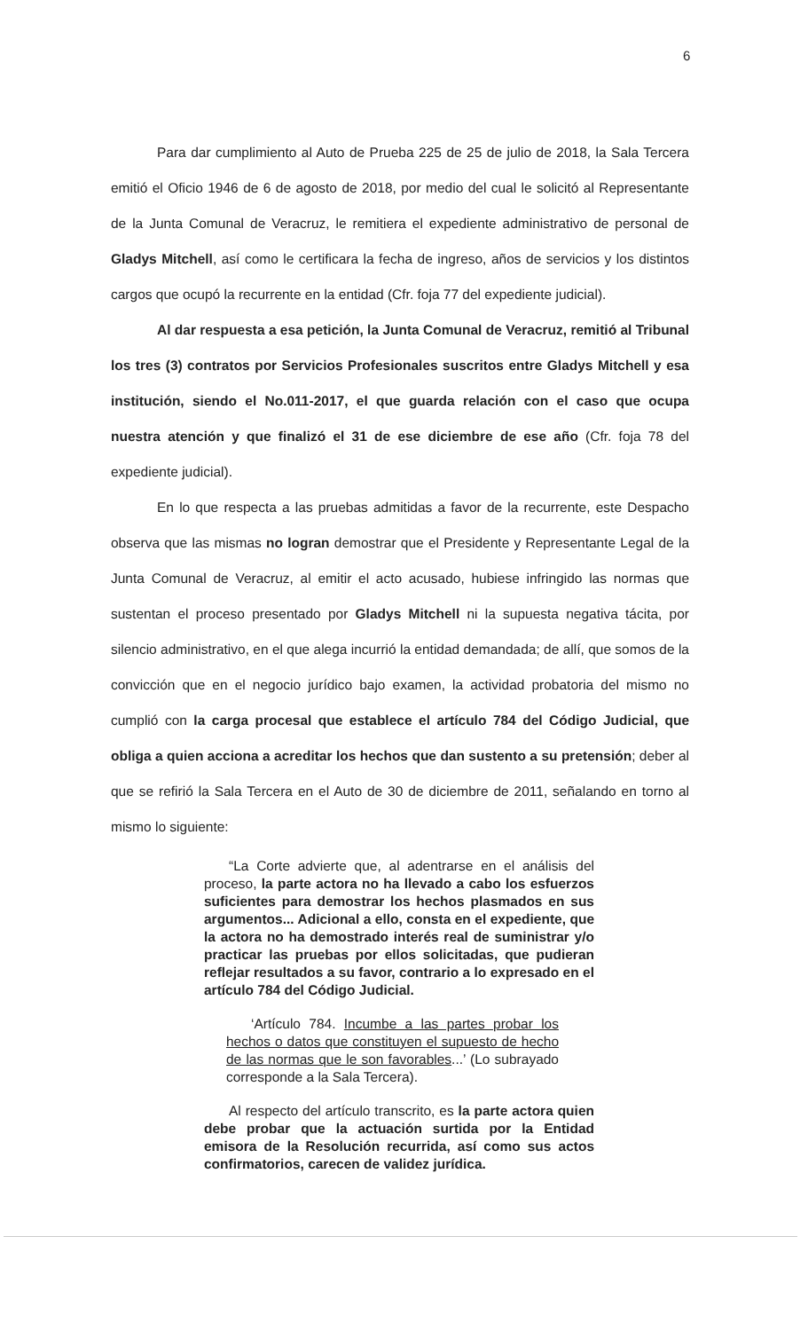6
Para dar cumplimiento al Auto de Prueba 225 de 25 de julio de 2018, la Sala Tercera emitió el Oficio 1946 de 6 de agosto de 2018, por medio del cual le solicitó al Representante de la Junta Comunal de Veracruz, le remitiera el expediente administrativo de personal de Gladys Mitchell, así como le certificara la fecha de ingreso, años de servicios y los distintos cargos que ocupó la recurrente en la entidad (Cfr. foja 77 del expediente judicial).
Al dar respuesta a esa petición, la Junta Comunal de Veracruz, remitió al Tribunal los tres (3) contratos por Servicios Profesionales suscritos entre Gladys Mitchell y esa institución, siendo el No.011-2017, el que guarda relación con el caso que ocupa nuestra atención y que finalizó el 31 de ese diciembre de ese año (Cfr. foja 78 del expediente judicial).
En lo que respecta a las pruebas admitidas a favor de la recurrente, este Despacho observa que las mismas no logran demostrar que el Presidente y Representante Legal de la Junta Comunal de Veracruz, al emitir el acto acusado, hubiese infringido las normas que sustentan el proceso presentado por Gladys Mitchell ni la supuesta negativa tácita, por silencio administrativo, en el que alega incurrió la entidad demandada; de allí, que somos de la convicción que en el negocio jurídico bajo examen, la actividad probatoria del mismo no cumplió con la carga procesal que establece el artículo 784 del Código Judicial, que obliga a quien acciona a acreditar los hechos que dan sustento a su pretensión; deber al que se refirió la Sala Tercera en el Auto de 30 de diciembre de 2011, señalando en torno al mismo lo siguiente:
“La Corte advierte que, al adentrarse en el análisis del proceso, la parte actora no ha llevado a cabo los esfuerzos suficientes para demostrar los hechos plasmados en sus argumentos... Adicional a ello, consta en el expediente, que la actora no ha demostrado interés real de suministrar y/o practicar las pruebas por ellos solicitadas, que pudieran reflejar resultados a su favor, contrario a lo expresado en el artículo 784 del Código Judicial.
‘Artículo 784. Incumbe a las partes probar los hechos o datos que constituyen el supuesto de hecho de las normas que le son favorables...’ (Lo subrayado corresponde a la Sala Tercera).
Al respecto del artículo transcrito, es la parte actora quien debe probar que la actuación surtida por la Entidad emisora de la Resolución recurrida, así como sus actos confirmatorios, carecen de validez jurídica.